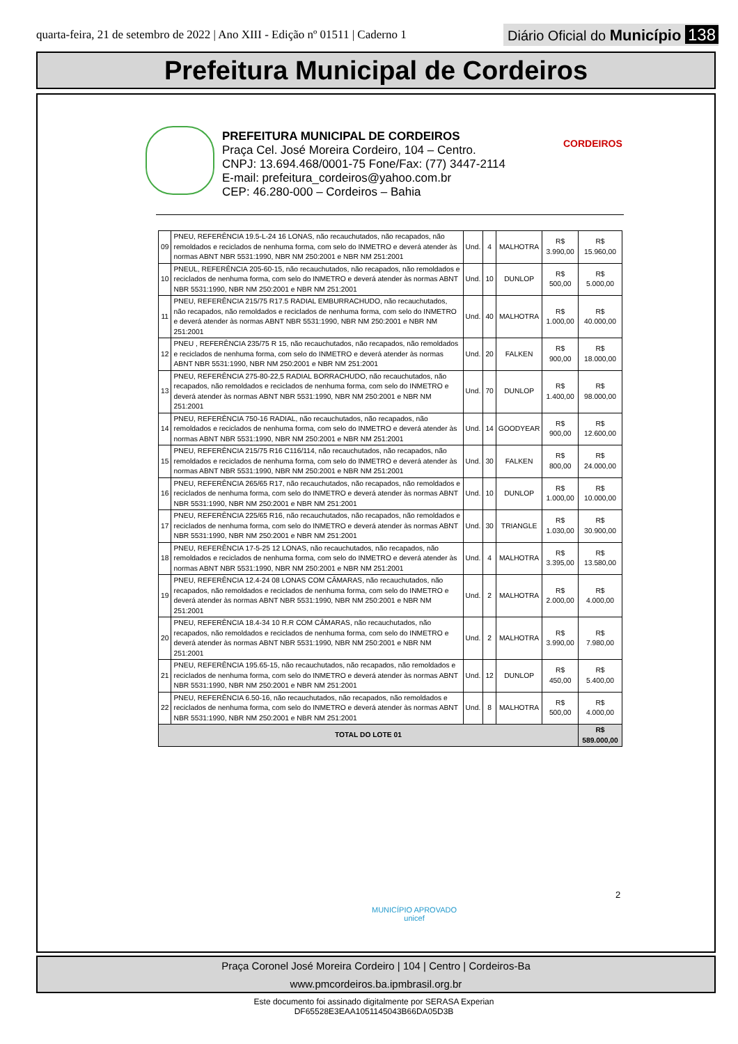quarta-feira, 21 de setembro de 2022 | Ano XIII - Edição nº 01511 | Caderno 1
Diário Oficial do Município 138
Prefeitura Municipal de Cordeiros
PREFEITURA MUNICIPAL DE CORDEIROS
Praça Cel. José Moreira Cordeiro, 104 – Centro.
CNPJ: 13.694.468/0001-75 Fone/Fax: (77) 3447-2114
E-mail: prefeitura_cordeiros@yahoo.com.br
CEP: 46.280-000 – Cordeiros – Bahia
CORDEIROS
| 09 | PNEU, REFERÊNCIA 19.5-L-24 16 LONAS, não recauchutados, não recapados, não remoldados e reciclados de nenhuma forma, com selo do INMETRO e deverá atender às normas ABNT NBR 5531:1990, NBR NM 250:2001 e NBR NM 251:2001 | Und. | 4 | MALHOTRA | R$ 3.990,00 | R$ 15.960,00 |
| 10 | PNEUL, REFERÊNCIA 205-60-15, não recauchutados, não recapados, não remoldados e reciclados de nenhuma forma, com selo do INMETRO e deverá atender às normas ABNT NBR 5531:1990, NBR NM 250:2001 e NBR NM 251:2001 | Und. | 10 | DUNLOP | R$ 500,00 | R$ 5.000,00 |
| 11 | PNEU, REFERÊNCIA 215/75 R17.5 RADIAL EMBURRACHUDO, não recauchutados, não recapados, não remoldados e reciclados de nenhuma forma, com selo do INMETRO e deverá atender às normas ABNT NBR 5531:1990, NBR NM 250:2001 e NBR NM 251:2001 | Und. | 40 | MALHOTRA | R$ 1.000,00 | R$ 40.000,00 |
| 12 | PNEU , REFERÊNCIA 235/75 R 15, não recauchutados, não recapados, não remoldados e reciclados de nenhuma forma, com selo do INMETRO e deverá atender às normas ABNT NBR 5531:1990, NBR NM 250:2001 e NBR NM 251:2001 | Und. | 20 | FALKEN | R$ 900,00 | R$ 18.000,00 |
| 13 | PNEU, REFERÊNCIA 275-80-22,5 RADIAL BORRACHUDO, não recauchutados, não recapados, não remoldados e reciclados de nenhuma forma, com selo do INMETRO e deverá atender às normas ABNT NBR 5531:1990, NBR NM 250:2001 e NBR NM 251:2001 | Und. | 70 | DUNLOP | R$ 1.400,00 | R$ 98.000,00 |
| 14 | PNEU, REFERÊNCIA 750-16 RADIAL, não recauchutados, não recapados, não remoldados e reciclados de nenhuma forma, com selo do INMETRO e deverá atender às normas ABNT NBR 5531:1990, NBR NM 250:2001 e NBR NM 251:2001 | Und. | 14 | GOODYEAR | R$ 900,00 | R$ 12.600,00 |
| 15 | PNEU, REFERÊNCIA 215/75 R16 C116/114, não recauchutados, não recapados, não remoldados e reciclados de nenhuma forma, com selo do INMETRO e deverá atender às normas ABNT NBR 5531:1990, NBR NM 250:2001 e NBR NM 251:2001 | Und. | 30 | FALKEN | R$ 800,00 | R$ 24.000,00 |
| 16 | PNEU, REFERÊNCIA 265/65 R17, não recauchutados, não recapados, não remoldados e reciclados de nenhuma forma, com selo do INMETRO e deverá atender às normas ABNT NBR 5531:1990, NBR NM 250:2001 e NBR NM 251:2001 | Und. | 10 | DUNLOP | R$ 1.000,00 | R$ 10.000,00 |
| 17 | PNEU, REFERÊNCIA 225/65 R16, não recauchutados, não recapados, não remoldados e reciclados de nenhuma forma, com selo do INMETRO e deverá atender às normas ABNT NBR 5531:1990, NBR NM 250:2001 e NBR NM 251:2001 | Und. | 30 | TRIANGLE | R$ 1.030,00 | R$ 30.900,00 |
| 18 | PNEU, REFERÊNCIA 17-5-25 12 LONAS, não recauchutados, não recapados, não remoldados e reciclados de nenhuma forma, com selo do INMETRO e deverá atender às normas ABNT NBR 5531:1990, NBR NM 250:2001 e NBR NM 251:2001 | Und. | 4 | MALHOTRA | R$ 3.395,00 | R$ 13.580,00 |
| 19 | PNEU, REFERÊNCIA 12.4-24 08 LONAS COM CÂMARAS, não recauchutados, não recapados, não remoldados e reciclados de nenhuma forma, com selo do INMETRO e deverá atender às normas ABNT NBR 5531:1990, NBR NM 250:2001 e NBR NM 251:2001 | Und. | 2 | MALHOTRA | R$ 2.000,00 | R$ 4.000,00 |
| 20 | PNEU, REFERÊNCIA 18.4-34 10 R.R COM CÂMARAS, não recauchutados, não recapados, não remoldados e reciclados de nenhuma forma, com selo do INMETRO e deverá atender às normas ABNT NBR 5531:1990, NBR NM 250:2001 e NBR NM 251:2001 | Und. | 2 | MALHOTRA | R$ 3.990,00 | R$ 7.980,00 |
| 21 | PNEU, REFERÊNCIA 195.65-15, não recauchutados, não recapados, não remoldados e reciclados de nenhuma forma, com selo do INMETRO e deverá atender às normas ABNT NBR 5531:1990, NBR NM 250:2001 e NBR NM 251:2001 | Und. | 12 | DUNLOP | R$ 450,00 | R$ 5.400,00 |
| 22 | PNEU, REFERÊNCIA 6.50-16, não recauchutados, não recapados, não remoldados e reciclados de nenhuma forma, com selo do INMETRO e deverá atender às normas ABNT NBR 5531:1990, NBR NM 250:2001 e NBR NM 251:2001 | Und. | 8 | MALHOTRA | R$ 500,00 | R$ 4.000,00 |
| TOTAL DO LOTE 01 | | | | | | R$ 589.000,00 |
2
MUNICÍPIO APROVADO
unicef
Praça Coronel José Moreira Cordeiro | 104 | Centro | Cordeiros-Ba
www.pmcordeiros.ba.ipmbrasil.org.br
Este documento foi assinado digitalmente por SERASA Experian
DF65528E3EAA1051145043B66DA05D3B